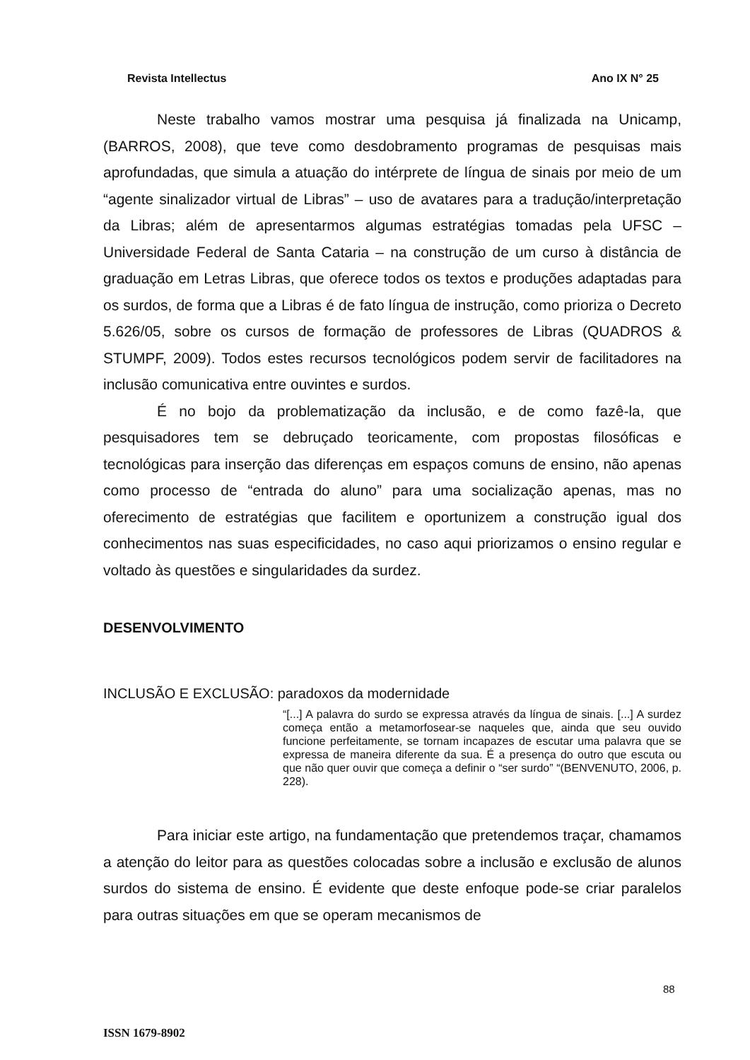Revista Intellectus Ano IX N° 25
Neste trabalho vamos mostrar uma pesquisa já finalizada na Unicamp, (BARROS, 2008), que teve como desdobramento programas de pesquisas mais aprofundadas, que simula a atuação do intérprete de língua de sinais por meio de um “agente sinalizador virtual de Libras” – uso de avatares para a tradução/interpretação da Libras; além de apresentarmos algumas estratégias tomadas pela UFSC – Universidade Federal de Santa Cataria – na construção de um curso à distância de graduação em Letras Libras, que oferece todos os textos e produções adaptadas para os surdos, de forma que a Libras é de fato língua de instrução, como prioriza o Decreto 5.626/05, sobre os cursos de formação de professores de Libras (QUADROS & STUMPF, 2009). Todos estes recursos tecnológicos podem servir de facilitadores na inclusão comunicativa entre ouvintes e surdos.
É no bojo da problematização da inclusão, e de como fazê-la, que pesquisadores tem se debruçado teoricamente, com propostas filosóficas e tecnológicas para inserção das diferenças em espaços comuns de ensino, não apenas como processo de “entrada do aluno” para uma socialização apenas, mas no oferecimento de estratégias que facilitem e oportunizem a construção igual dos conhecimentos nas suas especificidades, no caso aqui priorizamos o ensino regular e voltado às questões e singularidades da surdez.
DESENVOLVIMENTO
INCLUSÃO E EXCLUSÃO: paradoxos da modernidade
“[...] A palavra do surdo se expressa através da língua de sinais. [...] A surdez começa então a metamorfosear-se naqueles que, ainda que seu ouvido funcione perfeitamente, se tornam incapazes de escutar uma palavra que se expressa de maneira diferente da sua. É a presença do outro que escuta ou que não quer ouvir que começa a definir o “ser surdo” “(BENVENUTO, 2006, p. 228).
Para iniciar este artigo, na fundamentação que pretendemos traçar, chamamos a atenção do leitor para as questões colocadas sobre a inclusão e exclusão de alunos surdos do sistema de ensino. É evidente que deste enfoque pode-se criar paralelos para outras situações em que se operam mecanismos de
88
ISSN 1679-8902